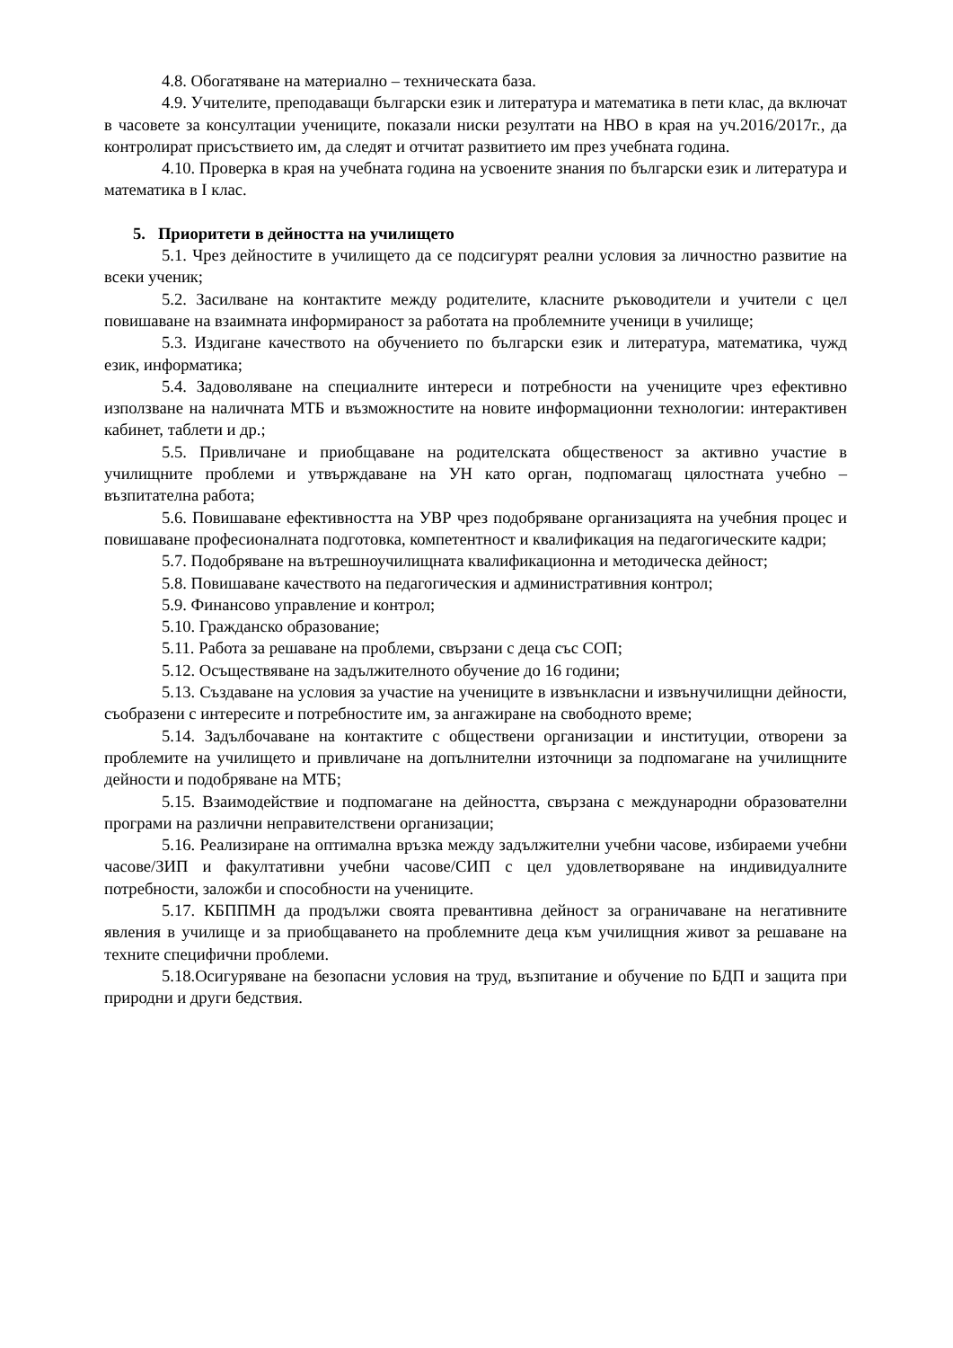4.8. Обогатяване на материално – техническата база.
4.9. Учителите, преподаващи български език и литература и математика в пети клас, да включат в часовете за консултации учениците, показали ниски резултати на НВО в края на уч.2016/2017г., да контролират присъствието им, да следят и отчитат развитието им през учебната година.
4.10. Проверка в края на учебната година на усвоените знания по български език и литература и математика в І клас.
5. Приоритети в дейността на училището
5.1. Чрез дейностите в училището да се подсигурят реални условия за личностно развитие на всеки ученик;
5.2. Засилване на контактите между родителите, класните ръководители и учители с цел повишаване на взаимната информираност за работата на проблемните ученици в училище;
5.3. Издигане качеството на обучението по български език и литература, математика, чужд език, информатика;
5.4. Задоволяване на специалните интереси и потребности на учениците чрез ефективно използване на наличната МТБ и възможностите на новите информационни технологии: интерактивен кабинет, таблети и др.;
5.5. Привличане и приобщаване на родителската общественост за активно участие в училищните проблеми и утвърждаване на УН като орган, подпомагащ цялостната учебно – възпитателна работа;
5.6. Повишаване ефективността на УВР чрез подобряване организацията на учебния процес и повишаване професионалната подготовка, компетентност и квалификация на педагогическите кадри;
5.7. Подобряване на вътрешноучилищната квалификационна и методическа дейност;
5.8. Повишаване качеството на педагогическия и административния контрол;
5.9. Финансово управление и контрол;
5.10. Гражданско образование;
5.11. Работа за решаване на проблеми, свързани с деца със СОП;
5.12. Осъществяване на задължителното обучение до 16 години;
5.13. Създаване на условия за участие на учениците в извънкласни и извънучилищни дейности, съобразени с интересите и потребностите им, за ангажиране на свободното време;
5.14. Задълбочаване на контактите с обществени организации и институции, отворени за проблемите на училището и привличане на допълнителни източници за подпомагане на училищните дейности и подобряване на МТБ;
5.15. Взаимодействие и подпомагане на дейността, свързана с международни образователни програми на различни неправителствени организации;
5.16. Реализиране на оптимална връзка между задължителни учебни часове, избираеми учебни часове/ЗИП и факултативни учебни часове/СИП с цел удовлетворяване на индивидуалните потребности, заложби и способности на учениците.
5.17. КБППМН да продължи своята превантивна дейност за ограничаване на негативните явления в училище и за приобщаването на проблемните деца към училищния живот за решаване на техните специфични проблеми.
5.18.Осигуряване на безопасни условия на труд, възпитание и обучение по БДП и защита при природни и други бедствия.